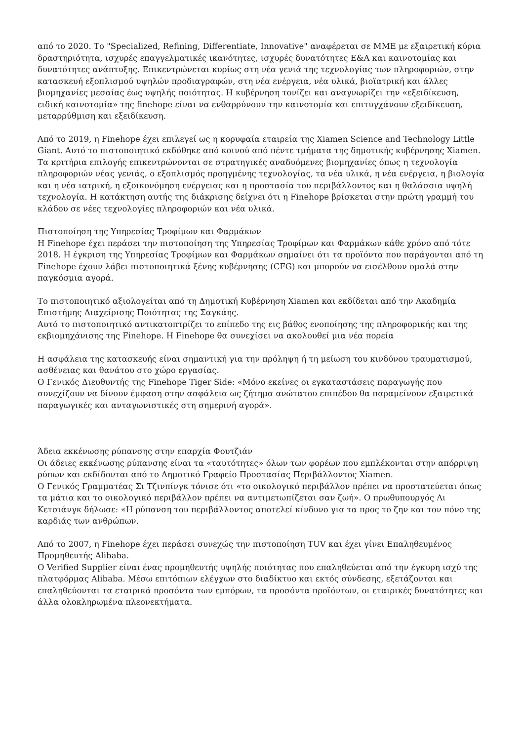από το 2020. Το "Specialized, Refining, Differentiate, Innovative" αναφέρεται σε ΜΜΕ με εξαιρετική κύρια δραστηριότητα, ισχυρές επαγγελματικές ικανότητες, ισχυρές δυνατότητες Ε&Α και καινοτομίας και δυνατότητες ανάπτυξης. Επικεντρώνεται κυρίως στη νέα γενιά της τεχνολογίας των πληροφοριών, στην κατασκευή εξοπλισμού υψηλών προδιαγραφών, στη νέα ενέργεια, νέα υλικά, βιοϊατρική και άλλες βιομηχανίες μεσαίας έως υψηλής ποιότητας. Η κυβέρνηση τονίζει και αναγνωρίζει την «εξειδίκευση, ειδική καινοτομία» της finehope είναι να ενθαρρύνουν την καινοτομία και επιτυγχάνουν εξειδίκευση, μεταρρύθμιση και εξειδίκευση.
Από το 2019, η Finehope έχει επιλεγεί ως η κορυφαία εταιρεία της Xiamen Science and Technology Little Giant. Αυτό το πιστοποιητικό εκδόθηκε από κοινού από πέντε τμήματα της δημοτικής κυβέρνησης Xiamen. Τα κριτήρια επιλογής επικεντρώνονται σε στρατηγικές αναδυόμενες βιομηχανίες όπως η τεχνολογία πληροφοριών νέας γενιάς, ο εξοπλισμός προηγμένης τεχνολογίας, τα νέα υλικά, η νέα ενέργεια, η βιολογία και η νέα ιατρική, η εξοικονόμηση ενέργειας και η προστασία του περιβάλλοντος και η θαλάσσια υψηλή τεχνολογία. Η κατάκτηση αυτής της διάκρισης δείχνει ότι η Finehope βρίσκεται στην πρώτη γραμμή του κλάδου σε νέες τεχνολογίες πληροφοριών και νέα υλικά.
Πιστοποίηση της Υπηρεσίας Τροφίμων και Φαρμάκων
Η Finehope έχει περάσει την πιστοποίηση της Υπηρεσίας Τροφίμων και Φαρμάκων κάθε χρόνο από τότε
2018. Η έγκριση της Υπηρεσίας Τροφίμων και Φαρμάκων σημαίνει ότι τα προϊόντα που παράγονται από τη Finehope έχουν λάβει πιστοποιητικά ξένης κυβέρνησης (CFG) και μπορούν να εισέλθουν ομαλά στην παγκόσμια αγορά.
Το πιστοποιητικό αξιολογείται από τη Δημοτική Κυβέρνηση Xiamen και εκδίδεται από την Ακαδημία Επιστήμης Διαχείρισης Ποιότητας της Σαγκάης.
Αυτό το πιστοποιητικό αντικατοπτρίζει το επίπεδο της εις βάθος ενοποίησης της πληροφορικής και της εκβιομηχάνισης της Finehope. Η Finehope θα συνεχίσει να ακολουθεί μια νέα πορεία
Η ασφάλεια της κατασκευής είναι σημαντική για την πρόληψη ή τη μείωση του κινδύνου τραυματισμού, ασθένειας και θανάτου στο χώρο εργασίας.
Ο Γενικός Διευθυντής της Finehope Tiger Side: «Μόνο εκείνες οι εγκαταστάσεις παραγωγής που συνεχίζουν να δίνουν έμφαση στην ασφάλεια ως ζήτημα ανώτατου επιπέδου θα παραμείνουν εξαιρετικά παραγωγικές και ανταγωνιστικές στη σημερινή αγορά».
Άδεια εκκένωσης ρύπανσης στην επαρχία Φουτζιάν
Οι άδειες εκκένωσης ρύπανσης είναι τα «ταυτότητες» όλων των φορέων που εμπλέκονται στην απόρριψη ρύπων και εκδίδονται από το Δημοτικό Γραφείο Προστασίας Περιβάλλοντος Xiamen.
Ο Γενικός Γραμματέας Σι Τζινπίνγκ τόνισε ότι «το οικολογικό περιβάλλον πρέπει να προστατεύεται όπως τα μάτια και το οικολογικό περιβάλλον πρέπει να αντιμετωπίζεται σαν ζωή». Ο πρωθυπουργός Λι Κετσιάνγκ δήλωσε: «Η ρύπανση του περιβάλλοντος αποτελεί κίνδυνο για τα προς το ζην και τον πόνο της καρδιάς των ανθρώπων.
Από το 2007, η Finehope έχει περάσει συνεχώς την πιστοποίηση TUV και έχει γίνει Επαληθευμένος Προμηθευτής Alibaba.
Ο Verified Supplier είναι ένας προμηθευτής υψηλής ποιότητας που επαληθεύεται από την έγκυρη ισχύ της πλατφόρμας Alibaba. Μέσω επιτόπιων ελέγχων στο διαδίκτυο και εκτός σύνδεσης, εξετάζονται και επαληθεύονται τα εταιρικά προσόντα των εμπόρων, τα προσόντα προϊόντων, οι εταιρικές δυνατότητες και άλλα ολοκληρωμένα πλεονεκτήματα.